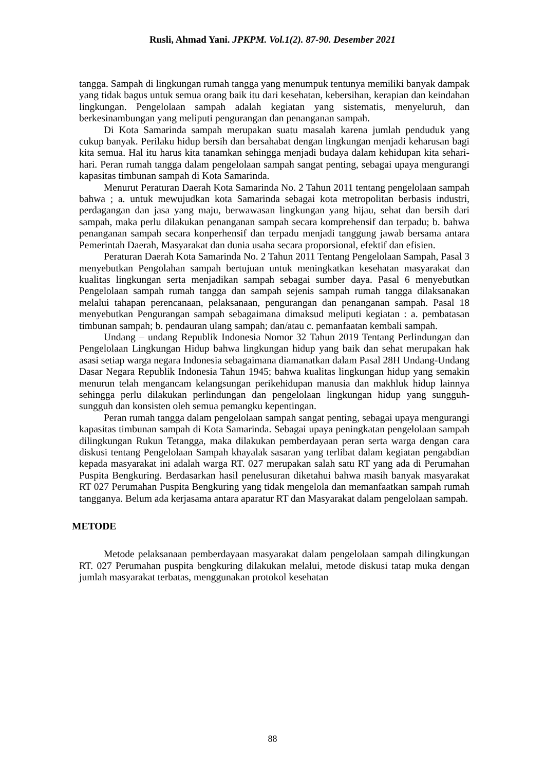Rusli, Ahmad Yani. JPKPM. Vol.1(2). 87-90. Desember 2021
tangga. Sampah di lingkungan rumah tangga yang menumpuk tentunya memiliki banyak dampak yang tidak bagus untuk semua orang baik itu dari kesehatan, kebersihan, kerapian dan keindahan lingkungan. Pengelolaan sampah adalah kegiatan yang sistematis, menyeluruh, dan berkesinambungan yang meliputi pengurangan dan penanganan sampah.
Di Kota Samarinda sampah merupakan suatu masalah karena jumlah penduduk yang cukup banyak. Perilaku hidup bersih dan bersahabat dengan lingkungan menjadi keharusan bagi kita semua. Hal itu harus kita tanamkan sehingga menjadi budaya dalam kehidupan kita sehari-hari. Peran rumah tangga dalam pengelolaan sampah sangat penting, sebagai upaya mengurangi kapasitas timbunan sampah di Kota Samarinda.
Menurut Peraturan Daerah Kota Samarinda No. 2 Tahun 2011 tentang pengelolaan sampah bahwa ; a. untuk mewujudkan kota Samarinda sebagai kota metropolitan berbasis industri, perdagangan dan jasa yang maju, berwawasan lingkungan yang hijau, sehat dan bersih dari sampah, maka perlu dilakukan penanganan sampah secara komprehensif dan terpadu; b. bahwa penanganan sampah secara konperhensif dan terpadu menjadi tanggung jawab bersama antara Pemerintah Daerah, Masyarakat dan dunia usaha secara proporsional, efektif dan efisien.
Peraturan Daerah Kota Samarinda No. 2 Tahun 2011 Tentang Pengelolaan Sampah, Pasal 3 menyebutkan Pengolahan sampah bertujuan untuk meningkatkan kesehatan masyarakat dan kualitas lingkungan serta menjadikan sampah sebagai sumber daya. Pasal 6 menyebutkan Pengelolaan sampah rumah tangga dan sampah sejenis sampah rumah tangga dilaksanakan melalui tahapan perencanaan, pelaksanaan, pengurangan dan penanganan sampah. Pasal 18 menyebutkan Pengurangan sampah sebagaimana dimaksud meliputi kegiatan : a. pembatasan timbunan sampah; b. pendauran ulang sampah; dan/atau c. pemanfaatan kembali sampah.
Undang – undang Republik Indonesia Nomor 32 Tahun 2019 Tentang Perlindungan dan Pengelolaan Lingkungan Hidup bahwa lingkungan hidup yang baik dan sehat merupakan hak asasi setiap warga negara Indonesia sebagaimana diamanatkan dalam Pasal 28H Undang-Undang Dasar Negara Republik Indonesia Tahun 1945; bahwa kualitas lingkungan hidup yang semakin menurun telah mengancam kelangsungan perikehidupan manusia dan makhluk hidup lainnya sehingga perlu dilakukan perlindungan dan pengelolaan lingkungan hidup yang sungguh-sungguh dan konsisten oleh semua pemangku kepentingan.
Peran rumah tangga dalam pengelolaan sampah sangat penting, sebagai upaya mengurangi kapasitas timbunan sampah di Kota Samarinda. Sebagai upaya peningkatan pengelolaan sampah dilingkungan Rukun Tetangga, maka dilakukan pemberdayaan peran serta warga dengan cara diskusi tentang Pengelolaan Sampah khayalak sasaran yang terlibat dalam kegiatan pengabdian kepada masyarakat ini adalah warga RT. 027 merupakan salah satu RT yang ada di Perumahan Puspita Bengkuring. Berdasarkan hasil penelusuran diketahui bahwa masih banyak masyarakat RT 027 Perumahan Puspita Bengkuring yang tidak mengelola dan memanfaatkan sampah rumah tangganya. Belum ada kerjasama antara aparatur RT dan Masyarakat dalam pengelolaan sampah.
METODE
Metode pelaksanaan pemberdayaan masyarakat dalam pengelolaan sampah dilingkungan RT. 027 Perumahan puspita bengkuring dilakukan melalui, metode diskusi tatap muka dengan jumlah masyarakat terbatas, menggunakan protokol kesehatan
88